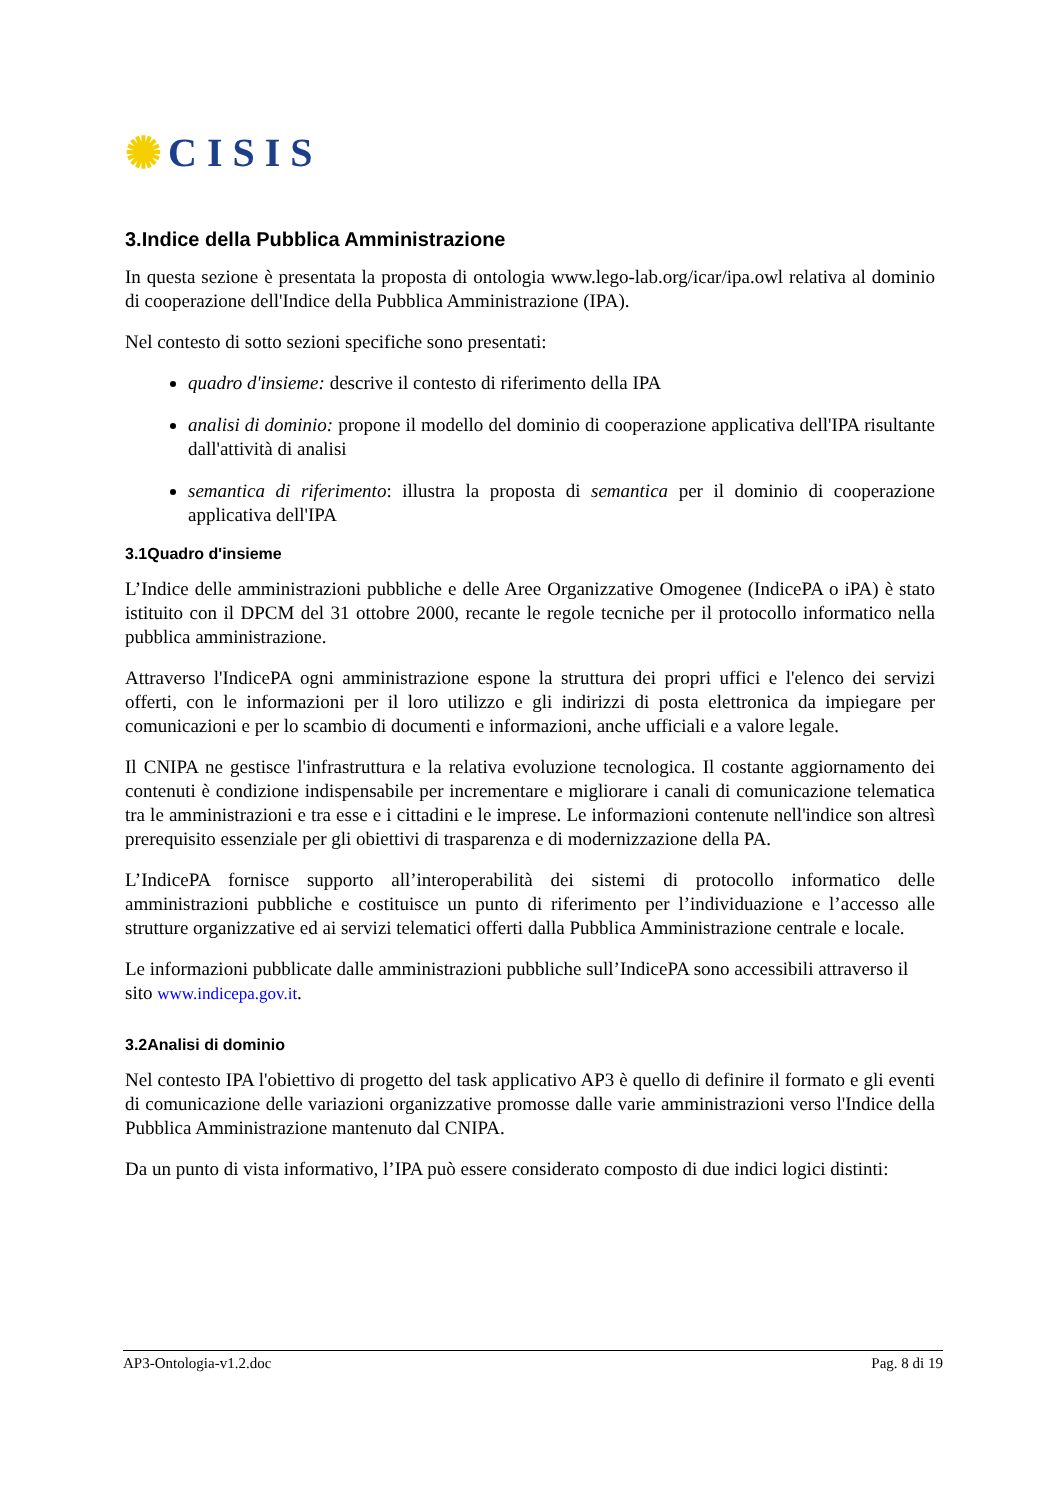✺ C I S I S
3.Indice della Pubblica Amministrazione
In questa sezione è presentata la proposta di ontologia www.lego-lab.org/icar/ipa.owl relativa al dominio di cooperazione dell'Indice della Pubblica Amministrazione (IPA).
Nel contesto di sotto sezioni specifiche sono presentati:
quadro d'insieme: descrive il contesto di riferimento della IPA
analisi di dominio: propone il modello del dominio di cooperazione applicativa dell'IPA risultante dall'attività di analisi
semantica di riferimento: illustra la proposta di semantica per il dominio di cooperazione applicativa dell'IPA
3.1Quadro d'insieme
L’Indice delle amministrazioni pubbliche e delle Aree Organizzative Omogenee (IndicePA o iPA) è stato istituito con il DPCM del 31 ottobre 2000, recante le regole tecniche per il protocollo informatico nella pubblica amministrazione.
Attraverso l'IndicePA ogni amministrazione espone la struttura dei propri uffici e l'elenco dei servizi offerti, con le informazioni per il loro utilizzo e gli indirizzi di posta elettronica da impiegare per comunicazioni e per lo scambio di documenti e informazioni, anche ufficiali e a valore legale.
Il CNIPA ne gestisce l'infrastruttura e la relativa evoluzione tecnologica. Il costante aggiornamento dei contenuti è condizione indispensabile per incrementare e migliorare i canali di comunicazione telematica tra le amministrazioni e tra esse e i cittadini e le imprese. Le informazioni contenute nell'indice son altresì prerequisito essenziale per gli obiettivi di trasparenza e di modernizzazione della PA.
L’IndicePA fornisce supporto all’interoperabilità dei sistemi di protocollo informatico delle amministrazioni pubbliche e costituisce un punto di riferimento per l’individuazione e l’accesso alle strutture organizzative ed ai servizi telematici offerti dalla Pubblica Amministrazione centrale e locale.
Le informazioni pubblicate dalle amministrazioni pubbliche sull’IndicePA sono accessibili attraverso il sito www.indicepa.gov.it.
3.2Analisi di dominio
Nel contesto IPA l'obiettivo di progetto del task applicativo AP3 è quello di definire il formato e gli eventi di comunicazione delle variazioni organizzative promosse dalle varie amministrazioni verso l'Indice della Pubblica Amministrazione mantenuto dal CNIPA.
Da un punto di vista informativo, l’IPA può essere considerato composto di due indici logici distinti:
AP3-Ontologia-v1.2.doc Pag. 8 di 19